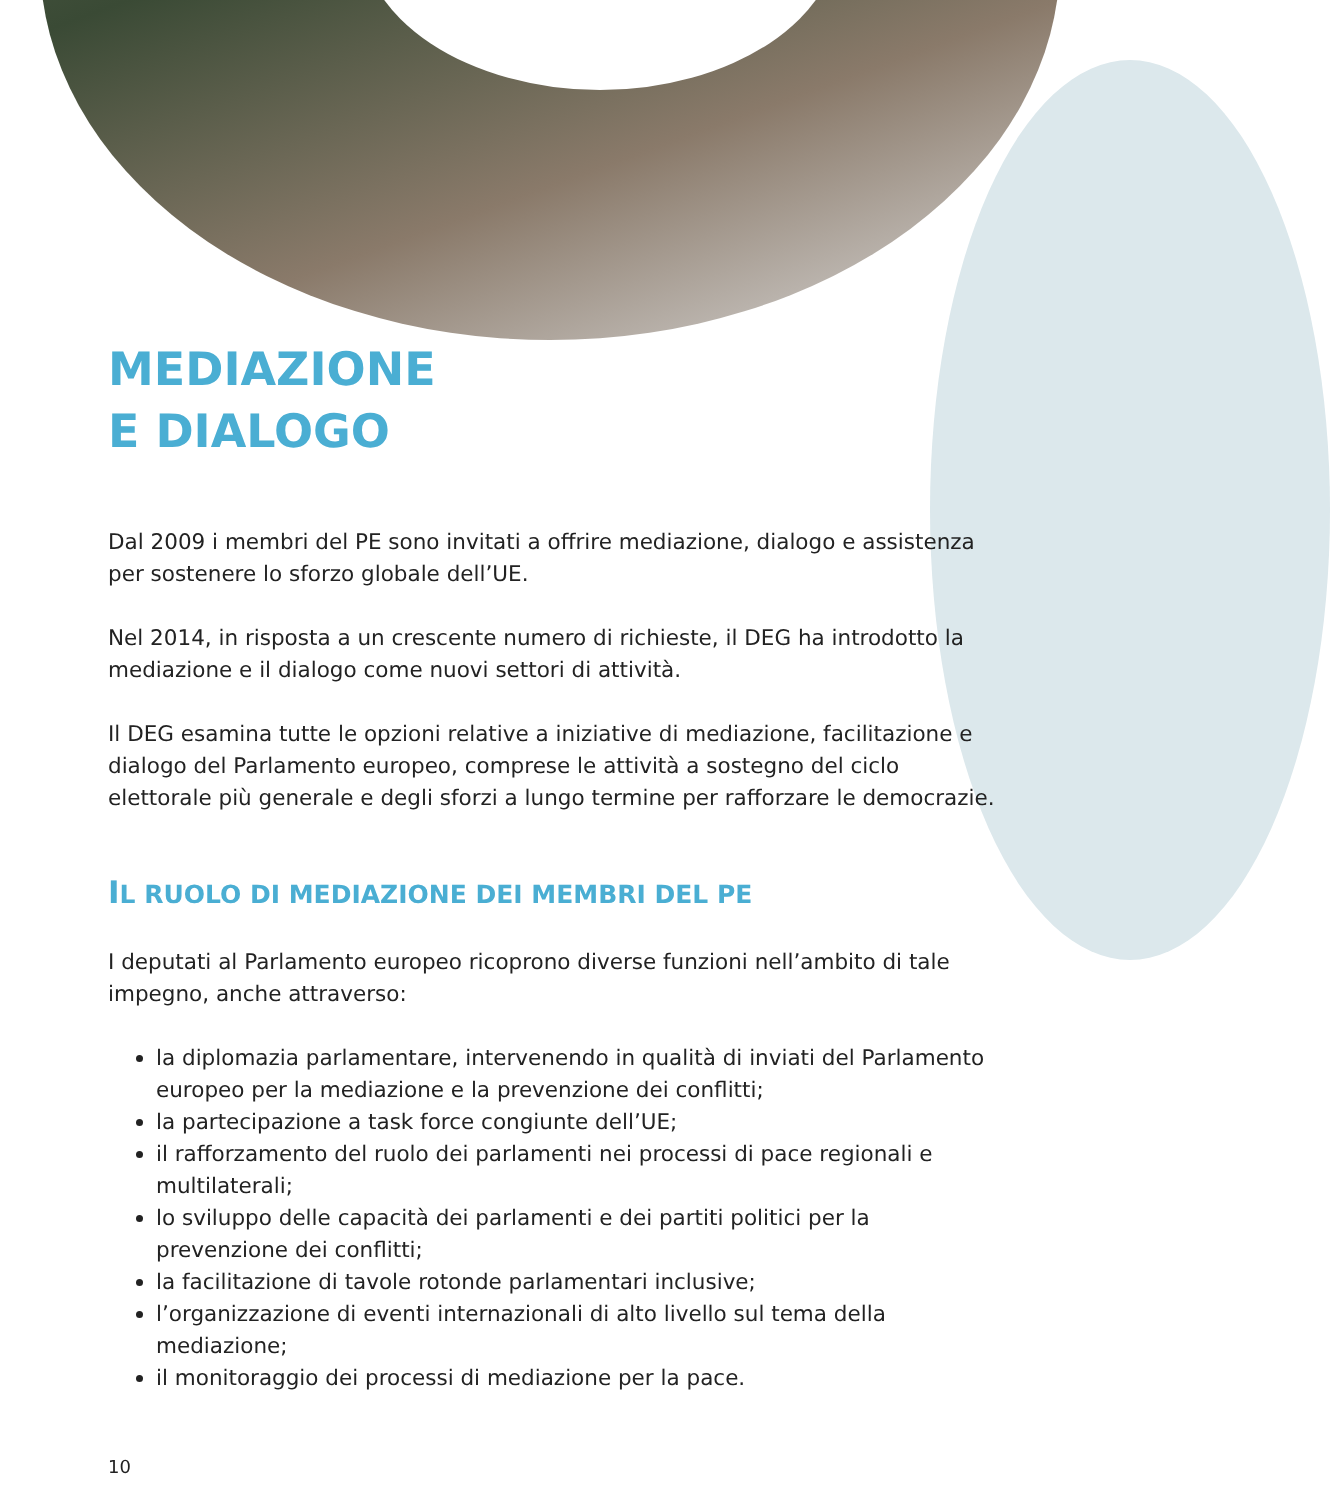MEDIAZIONE
E DIALOGO
Dal 2009 i membri del PE sono invitati a offrire mediazione, dialogo e assistenza per sostenere lo sforzo globale dell’UE.
Nel 2014, in risposta a un crescente numero di richieste, il DEG ha introdotto la mediazione e il dialogo come nuovi settori di attività.
Il DEG esamina tutte le opzioni relative a iniziative di mediazione, facilitazione e dialogo del Parlamento europeo, comprese le attività a sostegno del ciclo elettorale più generale e degli sforzi a lungo termine per rafforzare le democrazie.
IL RUOLO DI MEDIAZIONE DEI MEMBRI DEL PE
I deputati al Parlamento europeo ricoprono diverse funzioni nell’ambito di tale impegno, anche attraverso:
la diplomazia parlamentare, intervenendo in qualità di inviati del Parlamento europeo per la mediazione e la prevenzione dei conflitti;
la partecipazione a task force congiunte dell’UE;
il rafforzamento del ruolo dei parlamenti nei processi di pace regionali e multilaterali;
lo sviluppo delle capacità dei parlamenti e dei partiti politici per la prevenzione dei conflitti;
la facilitazione di tavole rotonde parlamentari inclusive;
l’organizzazione di eventi internazionali di alto livello sul tema della mediazione;
il monitoraggio dei processi di mediazione per la pace.
10